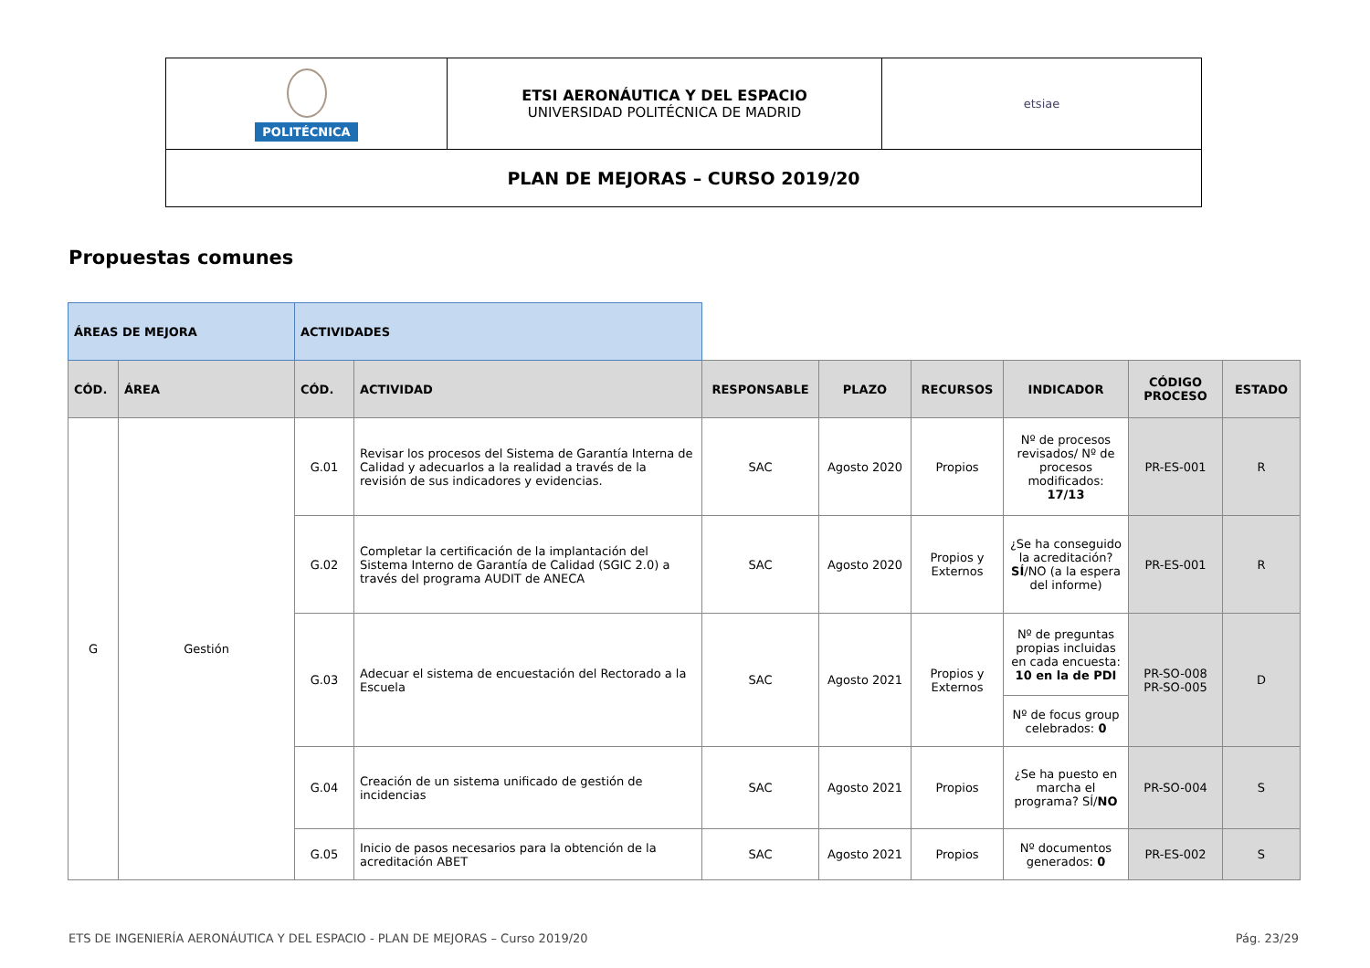| POLITÉCNICA | ETSI AERONÁUTICA Y DEL ESPACIO UNIVERSIDAD POLITÉCNICA DE MADRID | etsiae |
| PLAN DE MEJORAS – CURSO 2019/20 | | |
Propuestas comunes
| ÁREAS DE MEJORA | | ACTIVIDADES | | | | | | | |
| CÓD. | ÁREA | CÓD. | ACTIVIDAD | RESPONSABLE | PLAZO | RECURSOS | INDICADOR | CÓDIGO PROCESO | ESTADO |
| G | Gestión | G.01 | Revisar los procesos del Sistema de Garantía Interna de Calidad y adecuarlos a la realidad a través de la revisión de sus indicadores y evidencias. | SAC | Agosto 2020 | Propios | Nº de procesos revisados/ Nº de procesos modificados: 17/13 | PR-ES-001 | R |
| | | G.02 | Completar la certificación de la implantación del Sistema Interno de Garantía de Calidad (SGIC 2.0) a través del programa AUDIT de ANECA | SAC | Agosto 2020 | Propios y Externos | ¿Se ha conseguido la acreditación? SÍ /NO (a la espera del informe) | PR-ES-001 | R |
| | | G.03 | Adecuar el sistema de encuestación del Rectorado a la Escuela | SAC | Agosto 2021 | Propios y Externos | Nº de preguntas propias incluidas en cada encuesta: 10 en la de PDI | PR-SO-008 PR-SO-005 | D |
| | | | | | | | Nº de focus group celebrados: 0 | | |
| | | G.04 | Creación de un sistema unificado de gestión de incidencias | SAC | Agosto 2021 | Propios | ¿Se ha puesto en marcha el programa? SÍ/ NO | PR-SO-004 | S |
| | | G.05 | Inicio de pasos necesarios para la obtención de la acreditación ABET | SAC | Agosto 2021 | Propios | Nº documentos generados: 0 | PR-ES-002 | S |
ETS DE INGENIERÍA AERONÁUTICA Y DEL ESPACIO - PLAN DE MEJORAS – Curso 2019/20 Pág. 23/29